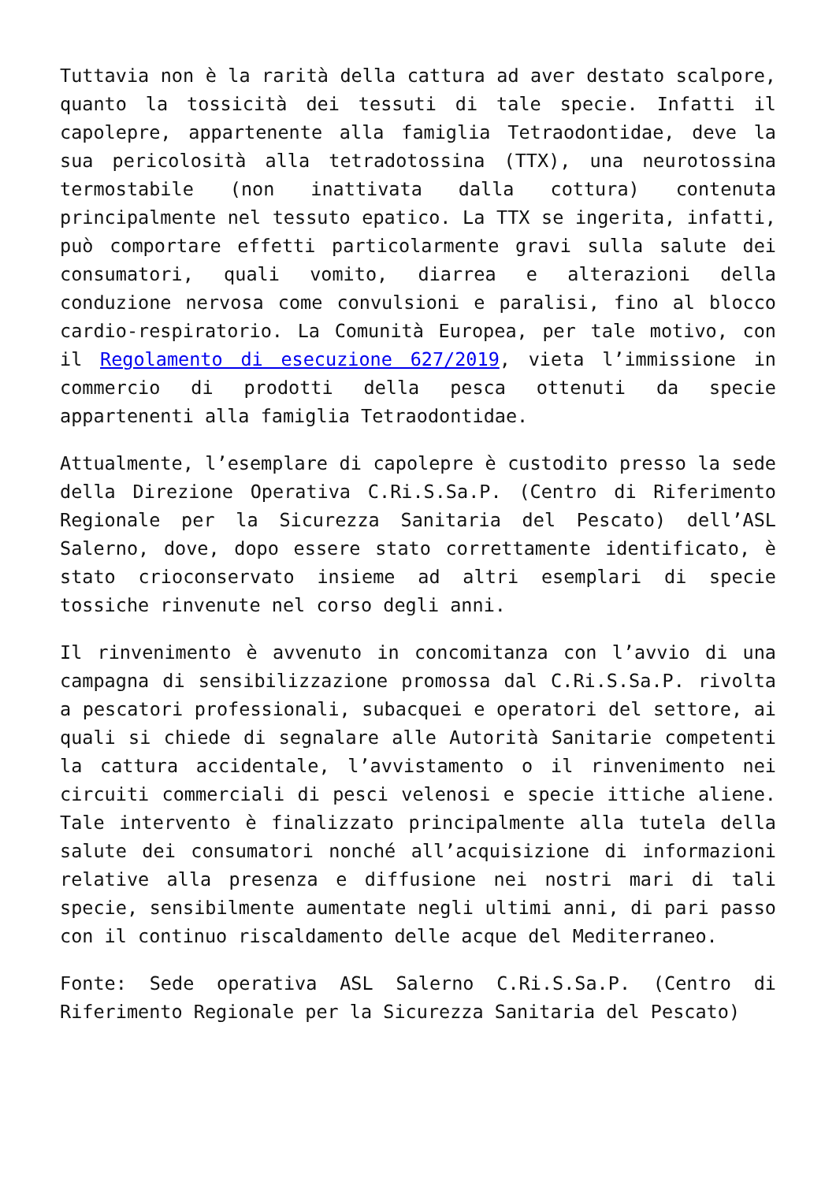Tuttavia non è la rarità della cattura ad aver destato scalpore, quanto la tossicità dei tessuti di tale specie. Infatti il capolepre, appartenente alla famiglia Tetraodontidae, deve la sua pericolosità alla tetradotossina (TTX), una neurotossina termostabile (non inattivata dalla cottura) contenuta principalmente nel tessuto epatico. La TTX se ingerita, infatti, può comportare effetti particolarmente gravi sulla salute dei consumatori, quali vomito, diarrea e alterazioni della conduzione nervosa come convulsioni e paralisi, fino al blocco cardio-respiratorio. La Comunità Europea, per tale motivo, con il Regolamento di esecuzione 627/2019, vieta l’immissione in commercio di prodotti della pesca ottenuti da specie appartenenti alla famiglia Tetraodontidae.
Attualmente, l’esemplare di capolepre è custodito presso la sede della Direzione Operativa C.Ri.S.Sa.P. (Centro di Riferimento Regionale per la Sicurezza Sanitaria del Pescato) dell’ASL Salerno, dove, dopo essere stato correttamente identificato, è stato crioconservato insieme ad altri esemplari di specie tossiche rinvenute nel corso degli anni.
Il rinvenimento è avvenuto in concomitanza con l’avvio di una campagna di sensibilizzazione promossa dal C.Ri.S.Sa.P. rivolta a pescatori professionali, subacquei e operatori del settore, ai quali si chiede di segnalare alle Autorità Sanitarie competenti la cattura accidentale, l’avvistamento o il rinvenimento nei circuiti commerciali di pesci velenosi e specie ittiche aliene. Tale intervento è finalizzato principalmente alla tutela della salute dei consumatori nonché all’acquisizione di informazioni relative alla presenza e diffusione nei nostri mari di tali specie, sensibilmente aumentate negli ultimi anni, di pari passo con il continuo riscaldamento delle acque del Mediterraneo.
Fonte: Sede operativa ASL Salerno C.Ri.S.Sa.P. (Centro di Riferimento Regionale per la Sicurezza Sanitaria del Pescato)